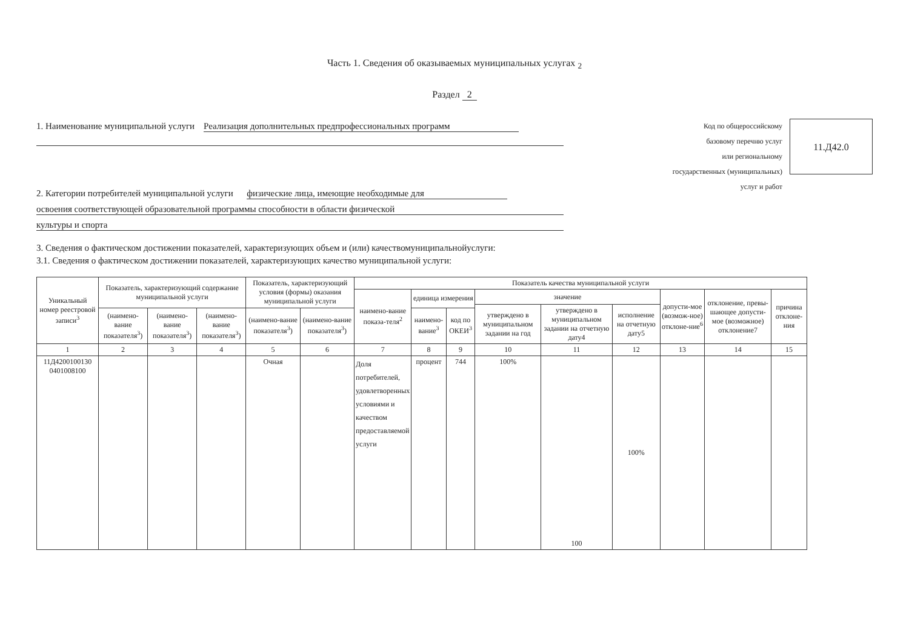Часть 1. Сведения об оказываемых муниципальных услугах <sub>2</sub>
Раздел 2
1. Наименование муниципальной услуги Реализация дополнительных предпрофессиональных программ
2. Категории потребителей муниципальной услуги физические лица, имеющие необходимые для
освоения соответствующей образовательной программы способности в области физической культуры и спорта
Код по общероссийскому
базовому перечню услуг
или региональному
государственных (муниципальных)
услуг и работ
11.Д42.0
3. Сведения о фактическом достижении показателей, характеризующих объем и (или) качествомуниципальнойуслуги:
3.1. Сведения о фактическом достижении показателей, характеризующих качество муниципальной услуги:
| Уникальный номер реестровой записи<sup>3</sup> | Показатель, характеризующий содержание муниципальной услуги | | | Показатель, характеризующий условия (формы) оказания муниципальной услуги | | Показатель качества муниципальной услуги | | | | | | | | |
| --- | --- | --- | --- | --- | --- | --- | --- | --- | --- | --- | --- | --- | --- | --- |
| | | | | | | наимено-вание показа-теля<sup>2</sup> | единица измерения | | значение | | | допусти-мое (возмож-ное) отклоне-ние<sup>6</sup> | отклонение, превы-шающее допусти-мое (возможное) отклонение7 | причина отклоне-ния |
| | | | | | | | | | утверждено в муниципальном задании на год | утверждено в муниципальном задании на отчетную дату4 | исполнение на отчетную дату5 | | | |
| | (наимено-вание показателя<sup>3</sup>) | (наимено-вание показателя<sup>3</sup>) | (наимено-вание показателя<sup>3</sup>) | (наимено-вание показателя<sup>3</sup>) | (наимено-вание показателя<sup>3</sup>) | | наимено-вание<sup>3</sup> | код по ОКЕИ<sup>3</sup> | | | | | | |
| 1 | 2 | 3 | 4 | 5 | 6 | 7 | 8 | 9 | 10 | 11 | 12 | 13 | 14 | 15 |
| 11Д4200100130 0401008100 | | | | Очная | | Доля потребителей, удовлетворенных условиями и качеством предоставляемой услуги | процент | 744 | 100% | 100 | 100% | | | |